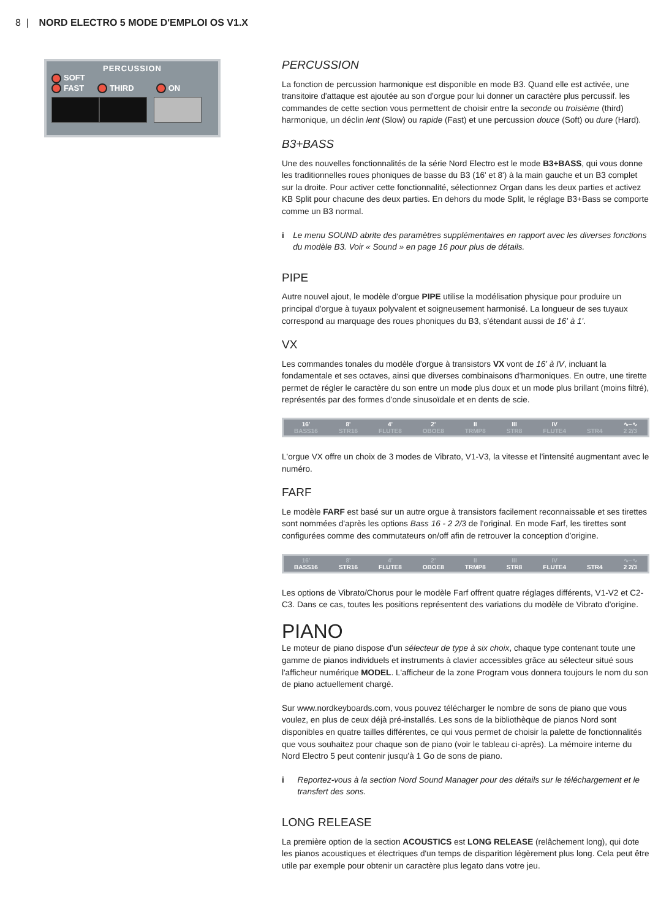8 | NORD ELECTRO 5 MODE D'EMPLOI OS V1.X
PERCUSSION
SOFT
FAST THIRD ON
PERCUSSION
La fonction de percussion harmonique est disponible en mode B3. Quand elle est activée, une transitoire d'attaque est ajoutée au son d'orgue pour lui donner un caractère plus percussif. les commandes de cette section vous permettent de choisir entre la seconde ou troisième (third) harmonique, un déclin lent (Slow) ou rapide (Fast) et une percussion douce (Soft) ou dure (Hard).
B3+BASS
Une des nouvelles fonctionnalités de la série Nord Electro est le mode B3+BASS, qui vous donne les traditionnelles roues phoniques de basse du B3 (16' et 8') à la main gauche et un B3 complet sur la droite. Pour activer cette fonctionnalité, sélectionnez Organ dans les deux parties et activez KB Split pour chacune des deux parties. En dehors du mode Split, le réglage B3+Bass se comporte comme un B3 normal.
i Le menu SOUND abrite des paramètres supplémentaires en rapport avec les diverses fonctions du modèle B3. Voir « Sound » en page 16 pour plus de détails.
PIPE
Autre nouvel ajout, le modèle d'orgue PIPE utilise la modélisation physique pour produire un principal d'orgue à tuyaux polyvalent et soigneusement harmonisé. La longueur de ses tuyaux correspond au marquage des roues phoniques du B3, s'étendant aussi de 16' à 1'.
VX
Les commandes tonales du modèle d'orgue à transistors VX vont de 16' à IV, incluant la fondamentale et ses octaves, ainsi que diverses combinaisons d'harmoniques. En outre, une tirette permet de régler le caractère du son entre un mode plus doux et un mode plus brillant (moins filtré), représentés par des formes d'onde sinusoïdale et en dents de scie.
16'
BASS16
8'
STR16
4'
FLUTE8
2'
OBOE8
II
TRMP8
III
STR8
IV
FLUTE4
STR4 ∿–∿
2 2/3
L'orgue VX offre un choix de 3 modes de Vibrato, V1-V3, la vitesse et l'intensité augmentant avec le numéro.
FARF
Le modèle FARF est basé sur un autre orgue à transistors facilement reconnaissable et ses tirettes sont nommées d'après les options Bass 16 - 2 2/3 de l'original. En mode Farf, les tirettes sont configurées comme des commutateurs on/off afin de retrouver la conception d'origine.
16'
BASS16
8'
STR16
4'
FLUTE8
2'
OBOE8
II
TRMP8
III
STR8
IV
FLUTE4
STR4 ∿–∿
2 2/3
Les options de Vibrato/Chorus pour le modèle Farf offrent quatre réglages différents, V1-V2 et C2-C3. Dans ce cas, toutes les positions représentent des variations du modèle de Vibrato d'origine.
PIANO
Le moteur de piano dispose d'un sélecteur de type à six choix, chaque type contenant toute une gamme de pianos individuels et instruments à clavier accessibles grâce au sélecteur situé sous l'afficheur numérique MODEL. L'afficheur de la zone Program vous donnera toujours le nom du son de piano actuellement chargé.
Sur www.nordkeyboards.com, vous pouvez télécharger le nombre de sons de piano que vous voulez, en plus de ceux déjà pré-installés. Les sons de la bibliothèque de pianos Nord sont disponibles en quatre tailles différentes, ce qui vous permet de choisir la palette de fonctionnalités que vous souhaitez pour chaque son de piano (voir le tableau ci-après). La mémoire interne du Nord Electro 5 peut contenir jusqu'à 1 Go de sons de piano.
i Reportez-vous à la section Nord Sound Manager pour des détails sur le téléchargement et le transfert des sons.
LONG RELEASE
La première option de la section ACOUSTICS est LONG RELEASE (relâchement long), qui dote les pianos acoustiques et électriques d'un temps de disparition légèrement plus long. Cela peut être utile par exemple pour obtenir un caractère plus legato dans votre jeu.